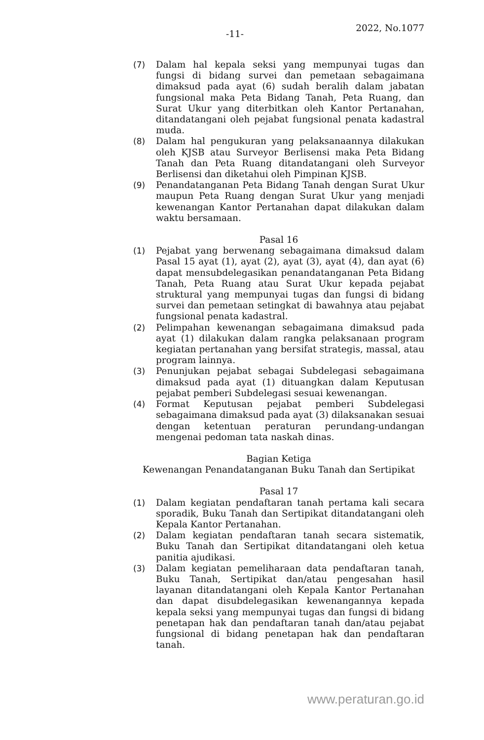-11-
2022, No.1077
(7) Dalam hal kepala seksi yang mempunyai tugas dan fungsi di bidang survei dan pemetaan sebagaimana dimaksud pada ayat (6) sudah beralih dalam jabatan fungsional maka Peta Bidang Tanah, Peta Ruang, dan Surat Ukur yang diterbitkan oleh Kantor Pertanahan, ditandatangani oleh pejabat fungsional penata kadastral muda.
(8) Dalam hal pengukuran yang pelaksanaannya dilakukan oleh KJSB atau Surveyor Berlisensi maka Peta Bidang Tanah dan Peta Ruang ditandatangani oleh Surveyor Berlisensi dan diketahui oleh Pimpinan KJSB.
(9) Penandatanganan Peta Bidang Tanah dengan Surat Ukur maupun Peta Ruang dengan Surat Ukur yang menjadi kewenangan Kantor Pertanahan dapat dilakukan dalam waktu bersamaan.
Pasal 16
(1) Pejabat yang berwenang sebagaimana dimaksud dalam Pasal 15 ayat (1), ayat (2), ayat (3), ayat (4), dan ayat (6) dapat mensubdelegasikan penandatanganan Peta Bidang Tanah, Peta Ruang atau Surat Ukur kepada pejabat struktural yang mempunyai tugas dan fungsi di bidang survei dan pemetaan setingkat di bawahnya atau pejabat fungsional penata kadastral.
(2) Pelimpahan kewenangan sebagaimana dimaksud pada ayat (1) dilakukan dalam rangka pelaksanaan program kegiatan pertanahan yang bersifat strategis, massal, atau program lainnya.
(3) Penunjukan pejabat sebagai Subdelegasi sebagaimana dimaksud pada ayat (1) dituangkan dalam Keputusan pejabat pemberi Subdelegasi sesuai kewenangan.
(4) Format Keputusan pejabat pemberi Subdelegasi sebagaimana dimaksud pada ayat (3) dilaksanakan sesuai dengan ketentuan peraturan perundang-undangan mengenai pedoman tata naskah dinas.
Bagian Ketiga
Kewenangan Penandatanganan Buku Tanah dan Sertipikat
Pasal 17
(1) Dalam kegiatan pendaftaran tanah pertama kali secara sporadik, Buku Tanah dan Sertipikat ditandatangani oleh Kepala Kantor Pertanahan.
(2) Dalam kegiatan pendaftaran tanah secara sistematik, Buku Tanah dan Sertipikat ditandatangani oleh ketua panitia ajudikasi.
(3) Dalam kegiatan pemeliharaan data pendaftaran tanah, Buku Tanah, Sertipikat dan/atau pengesahan hasil layanan ditandatangani oleh Kepala Kantor Pertanahan dan dapat disubdelegasikan kewenangannya kepada kepala seksi yang mempunyai tugas dan fungsi di bidang penetapan hak dan pendaftaran tanah dan/atau pejabat fungsional di bidang penetapan hak dan pendaftaran tanah.
www.peraturan.go.id